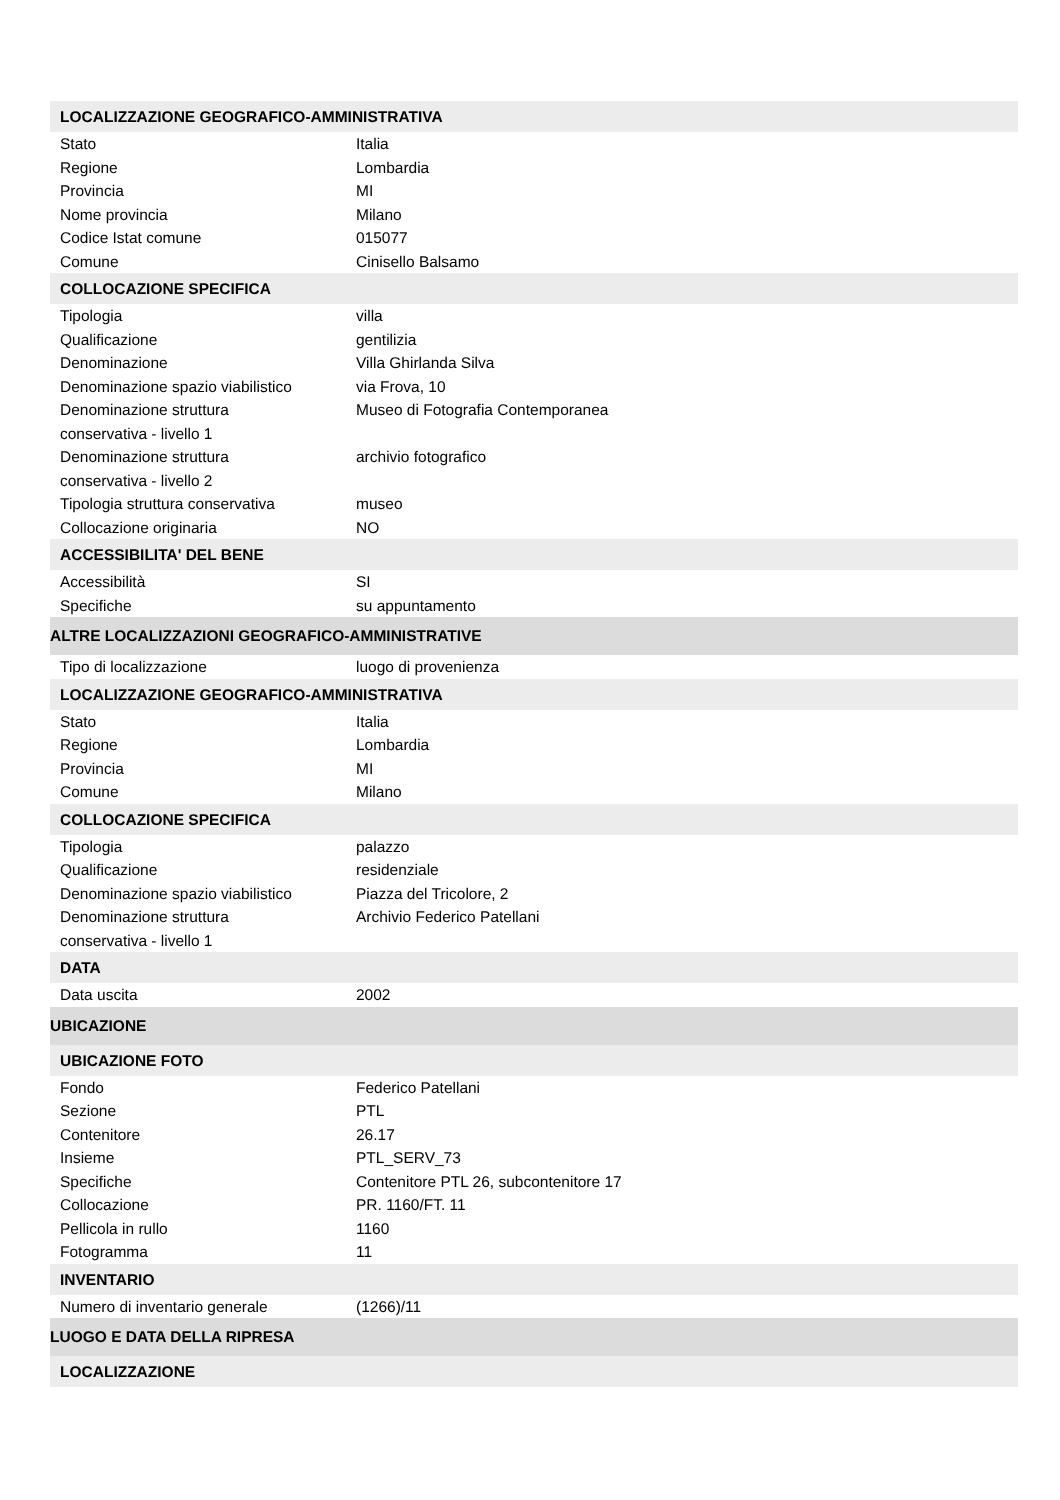| LOCALIZZAZIONE GEOGRAFICO-AMMINISTRATIVA | |
| Stato | Italia |
| Regione | Lombardia |
| Provincia | MI |
| Nome provincia | Milano |
| Codice Istat comune | 015077 |
| Comune | Cinisello Balsamo |
| COLLOCAZIONE SPECIFICA | |
| Tipologia | villa |
| Qualificazione | gentilizia |
| Denominazione | Villa Ghirlanda Silva |
| Denominazione spazio viabilistico | via Frova, 10 |
| Denominazione struttura conservativa - livello 1 | Museo di Fotografia Contemporanea |
| Denominazione struttura conservativa - livello 2 | archivio fotografico |
| Tipologia struttura conservativa | museo |
| Collocazione originaria | NO |
| ACCESSIBILITA' DEL BENE | |
| Accessibilità | SI |
| Specifiche | su appuntamento |
| ALTRE LOCALIZZAZIONI GEOGRAFICO-AMMINISTRATIVE | |
| Tipo di localizzazione | luogo di provenienza |
| LOCALIZZAZIONE GEOGRAFICO-AMMINISTRATIVA | |
| Stato | Italia |
| Regione | Lombardia |
| Provincia | MI |
| Comune | Milano |
| COLLOCAZIONE SPECIFICA | |
| Tipologia | palazzo |
| Qualificazione | residenziale |
| Denominazione spazio viabilistico | Piazza del Tricolore, 2 |
| Denominazione struttura conservativa - livello 1 | Archivio Federico Patellani |
| DATA | |
| Data uscita | 2002 |
| UBICAZIONE | |
| UBICAZIONE FOTO | |
| Fondo | Federico Patellani |
| Sezione | PTL |
| Contenitore | 26.17 |
| Insieme | PTL_SERV_73 |
| Specifiche | Contenitore PTL 26, subcontenitore 17 |
| Collocazione | PR. 1160/FT. 11 |
| Pellicola in rullo | 1160 |
| Fotogramma | 11 |
| INVENTARIO | |
| Numero di inventario generale | (1266)/11 |
| LUOGO E DATA DELLA RIPRESA | |
| LOCALIZZAZIONE | |